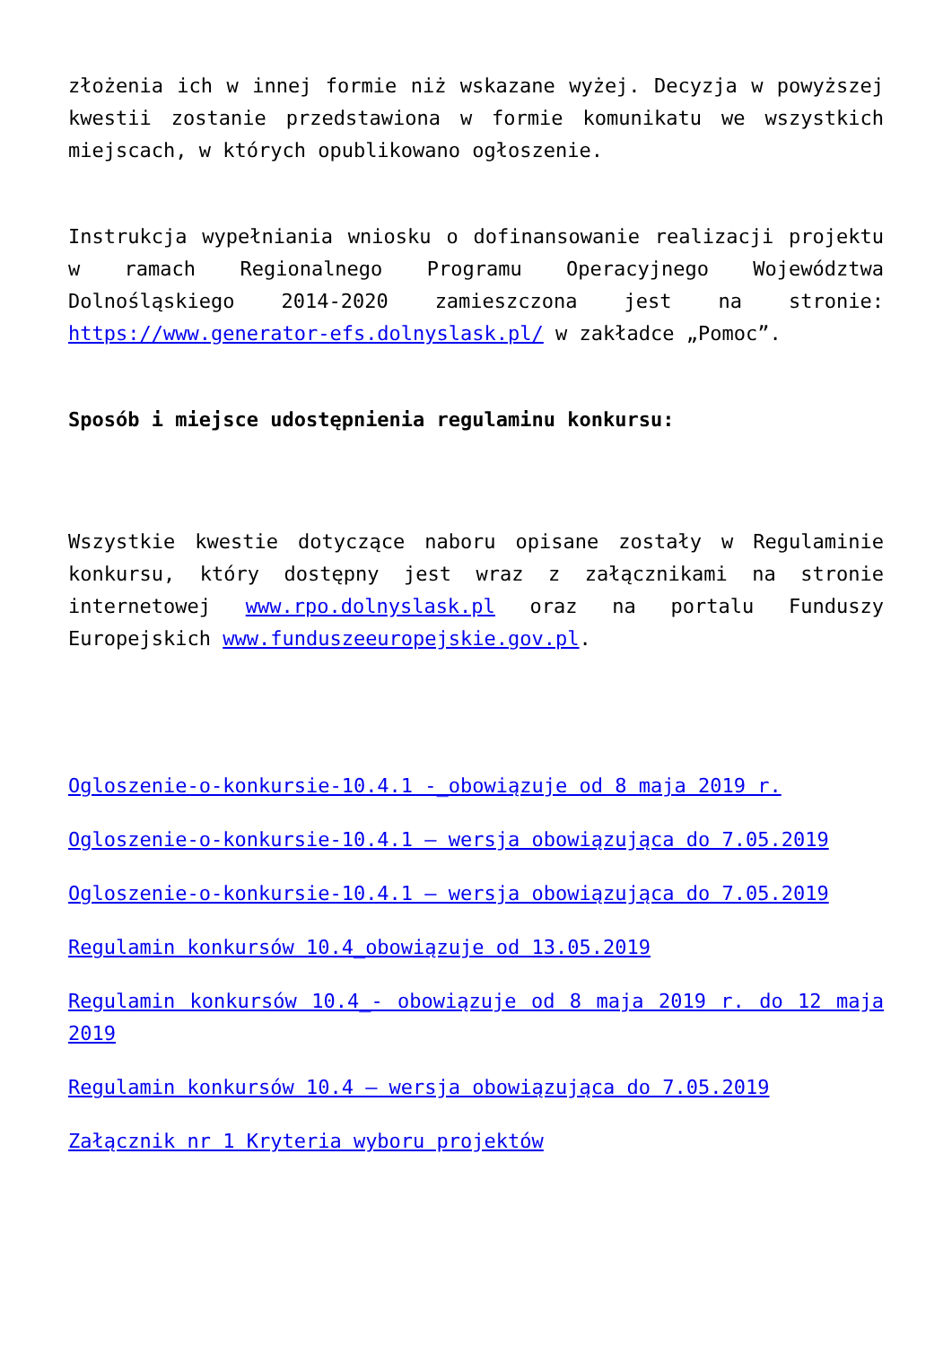złożenia ich w innej formie niż wskazane wyżej. Decyzja w powyższej kwestii zostanie przedstawiona w formie komunikatu we wszystkich miejscach, w których opublikowano ogłoszenie.
Instrukcja wypełniania wniosku o dofinansowanie realizacji projektu w ramach Regionalnego Programu Operacyjnego Województwa Dolnośląskiego 2014-2020 zamieszczona jest na stronie: https://www.generator-efs.dolnyslask.pl/ w zakładce „Pomoc”.
Sposób i miejsce udostępnienia regulaminu konkursu:
Wszystkie kwestie dotyczące naboru opisane zostały w Regulaminie konkursu, który dostępny jest wraz z załącznikami na stronie internetowej www.rpo.dolnyslask.pl oraz na portalu Funduszy Europejskich www.funduszeeuropejskie.gov.pl.
Ogloszenie-o-konkursie-10.4.1 -_obowiązuje od 8 maja 2019 r.
Ogloszenie-o-konkursie-10.4.1 – wersja obowiązująca do 7.05.2019
Ogloszenie-o-konkursie-10.4.1 – wersja obowiązująca do 7.05.2019
Regulamin konkursów 10.4_obowiązuje od 13.05.2019
Regulamin konkursów 10.4_- obowiązuje od 8 maja 2019 r. do 12 maja 2019
Regulamin konkursów 10.4 – wersja obowiązująca do 7.05.2019
Załącznik nr 1 Kryteria wyboru projektów